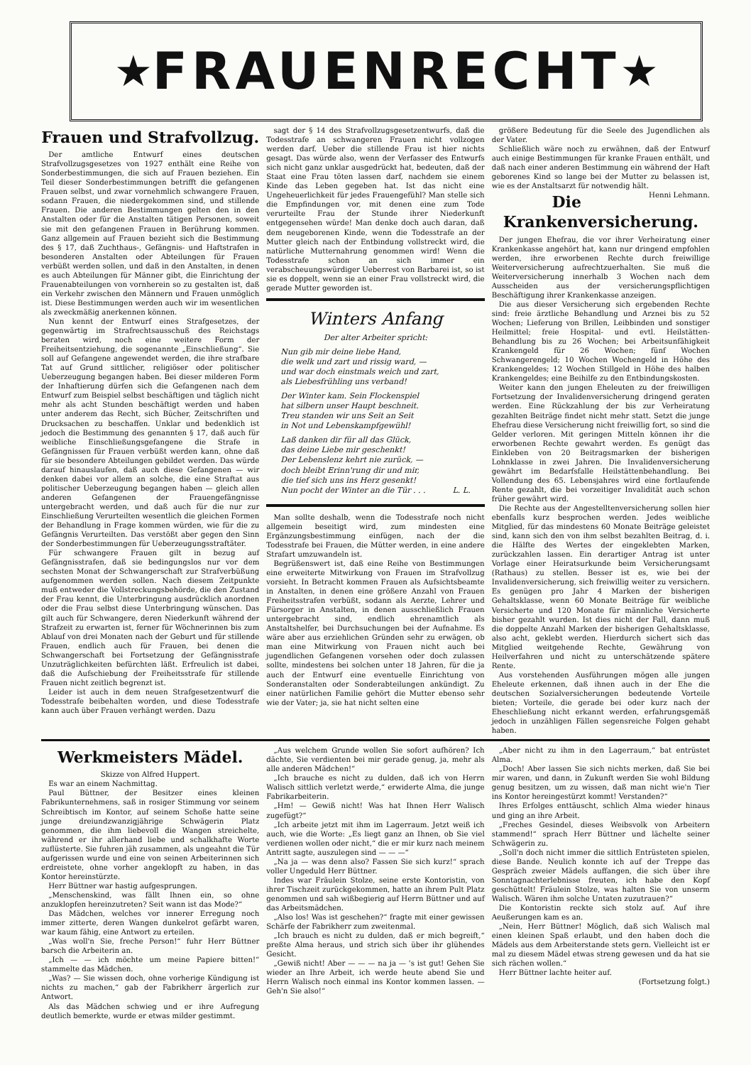★
FRAUENRECHT
★
Frauen und Strafvollzug.
Der amtliche Entwurf eines deutschen Strafvollzugsgesetzes von 1927 enthält eine Reihe von Sonderbestimmungen, die sich auf Frauen beziehen. Ein Teil dieser Sonderbestimmungen betrifft die gefangenen Frauen selbst, und zwar vornehmlich schwangere Frauen, sodann Frauen, die niedergekommen sind, und stillende Frauen. Die anderen Bestimmungen gelten den in den Anstalten oder für die Anstalten tätigen Personen, soweit sie mit den gefangenen Frauen in Berührung kommen. Ganz allgemein auf Frauen bezieht sich die Bestimmung des § 17, daß Zuchthaus-, Gefängnis- und Haftstrafen in besonderen Anstalten oder Abteilungen für Frauen verbüßt werden sollen, und daß in den Anstalten, in denen es auch Abteilungen für Männer gibt, die Einrichtung der Frauenabteilungen von vornherein so zu gestalten ist, daß ein Verkehr zwischen den Männern und Frauen unmöglich ist. Diese Bestimmungen werden auch wir im wesentlichen als zweckmäßig anerkennen können.
Nun kennt der Entwurf eines Strafgesetzes, der gegenwärtig im Strafrechtsausschuß des Reichstags beraten wird, noch eine weitere Form der Freiheitsentziehung, die sogenannte „Einschließung“. Sie soll auf Gefangene angewendet werden, die ihre strafbare Tat auf Grund sittlicher, religiöser oder politischer Ueberzeugung begangen haben. Bei dieser milderen Form der Inhaftierung dürfen sich die Gefangenen nach dem Entwurf zum Beispiel selbst beschäftigen und täglich nicht mehr als acht Stunden beschäftigt werden und haben unter anderem das Recht, sich Bücher, Zeitschriften und Drucksachen zu beschaffen. Unklar und bedenklich ist jedoch die Bestimmung des genannten § 17, daß auch für weibliche Einschließungsgefangene die Strafe in Gefängnissen für Frauen verbüßt werden kann, ohne daß für sie besondere Abteilungen gebildet werden. Das würde darauf hinauslaufen, daß auch diese Gefangenen — wir denken dabei vor allem an solche, die eine Straftat aus politischer Ueberzeugung begangen haben — gleich allen anderen Gefangenen der Frauengefängnisse untergebracht werden, und daß auch für die nur zur Einschließung Verurteilten wesentlich die gleichen Formen der Behandlung in Frage kommen würden, wie für die zu Gefängnis Verurteilten. Das verstößt aber gegen den Sinn der Sonderbestimmungen für Ueberzeugungsstraftäter.
Für schwangere Frauen gilt in bezug auf Gefängnisstrafen, daß sie bedingungslos nur vor dem sechsten Monat der Schwangerschaft zur Strafverbüßung aufgenommen werden sollen. Nach diesem Zeitpunkte muß entweder die Vollstreckungsbehörde, die den Zustand der Frau kennt, die Unterbringung ausdrücklich anordnen oder die Frau selbst diese Unterbringung wünschen. Das gilt auch für Schwangere, deren Niederkunft während der Strafzeit zu erwarten ist, ferner für Wöchnerinnen bis zum Ablauf von drei Monaten nach der Geburt und für stillende Frauen, endlich auch für Frauen, bei denen die Schwangerschaft bei Fortsetzung der Gefängnisstrafe Unzuträglichkeiten befürchten läßt. Erfreulich ist dabei, daß die Aufschiebung der Freiheitsstrafe für stillende Frauen nicht zeitlich begrenzt ist.
Leider ist auch in dem neuen Strafgesetzentwurf die Todesstrafe beibehalten worden, und diese Todesstrafe kann auch über Frauen verhängt werden. Dazu
sagt der § 14 des Strafvollzugsgesetzentwurfs, daß die Todesstrafe an schwangeren Frauen nicht vollzogen werden darf. Ueber die stillende Frau ist hier nichts gesagt. Das würde also, wenn der Verfasser des Entwurfs sich nicht ganz unklar ausgedrückt hat, bedeuten, daß der Staat eine Frau töten lassen darf, nachdem sie einem Kinde das Leben gegeben hat. Ist das nicht eine Ungeheuerlichkeit für jedes Frauengefühl? Man stelle sich die Empfindungen vor, mit denen eine zum Tode verurteilte Frau der Stunde ihrer Niederkunft entgegensehen würde! Man denke doch auch daran, daß dem neugeborenen Kinde, wenn die Todesstrafe an der Mutter gleich nach der Entbindung vollstreckt wird, die natürliche Mutternahrung genommen wird! Wenn die Todesstrafe schon an sich immer ein verabscheuungswürdiger Ueberrest von Barbarei ist, so ist sie es doppelt, wenn sie an einer Frau vollstreckt wird, die gerade Mutter geworden ist.
Winters Anfang
Der alter Arbeiter spricht:
Nun gib mir deine liebe Hand,
die welk und zart und rissig ward, —
und war doch einstmals weich und zart,
als Liebesfrühling uns verband!
Der Winter kam. Sein Flockenspiel
hat silbern unser Haupt beschneit.
Treu standen wir uns Seit an Seit
in Not und Lebenskampfgewühl!
Laß danken dir für all das Glück,
das deine Liebe mir geschenkt!
Der Lebenslenz kehrt nie zurück, —
doch bleibt Erinn'rung dir und mir,
die tief sich uns ins Herz gesenkt!
Nun pocht der Winter an die Tür . . . L. L.
Man sollte deshalb, wenn die Todesstrafe noch nicht allgemein beseitigt wird, zum mindesten eine Ergänzungsbestimmung einfügen, nach der die Todesstrafe bei Frauen, die Mütter werden, in eine andere Strafart umzuwandeln ist.
Begrüßenswert ist, daß eine Reihe von Bestimmungen eine erweiterte Mitwirkung von Frauen im Strafvollzug vorsieht. In Betracht kommen Frauen als Aufsichtsbeamte in Anstalten, in denen eine größere Anzahl von Frauen Freiheitsstrafen verbüßt, sodann als Aerzte, Lehrer und Fürsorger in Anstalten, in denen ausschließlich Frauen untergebracht sind, endlich ehrenamtlich als Anstaltshelfer, bei Durchsuchungen bei der Aufnahme. Es wäre aber aus erziehlichen Gründen sehr zu erwägen, ob man eine Mitwirkung von Frauen nicht auch bei jugendlichen Gefangenen vorsehen oder doch zulassen sollte, mindestens bei solchen unter 18 Jahren, für die ja auch der Entwurf eine eventuelle Einrichtung von Sonderanstalten oder Sonderabteilungen ankündigt. Zu einer natürlichen Familie gehört die Mutter ebenso sehr wie der Vater; ja, sie hat nicht selten eine
größere Bedeutung für die Seele des Jugendlichen als der Vater.
Schließlich wäre noch zu erwähnen, daß der Entwurf auch einige Bestimmungen für kranke Frauen enthält, und daß nach einer anderen Bestimmung ein während der Haft geborenes Kind so lange bei der Mutter zu belassen ist, wie es der Anstaltsarzt für notwendig hält. Henni Lehmann.
Die Krankenversicherung.
Der jungen Ehefrau, die vor ihrer Verheiratung einer Krankenkasse angehört hat, kann nur dringend empfohlen werden, ihre erworbenen Rechte durch freiwillige Weiterversicherung aufrechtzuerhalten. Sie muß die Weiterversicherung innerhalb 3 Wochen nach dem Ausscheiden aus der versicherungspflichtigen Beschäftigung ihrer Krankenkasse anzeigen.
Die aus dieser Versicherung sich ergebenden Rechte sind: freie ärztliche Behandlung und Arznei bis zu 52 Wochen; Lieferung von Brillen, Leibbinden und sonstiger Heilmittel; freie Hospital- und evtl. Heilstätten-Behandlung bis zu 26 Wochen; bei Arbeitsunfähigkeit Krankengeld für 26 Wochen; fünf Wochen Schwangerengeld; 10 Wochen Wochengeld in Höhe des Krankengeldes; 12 Wochen Stillgeld in Höhe des halben Krankengeldes; eine Beihilfe zu den Entbindungskosten.
Weiter kann den jungen Eheleuten zu der freiwilligen Fortsetzung der Invalidenversicherung dringend geraten werden. Eine Rückzahlung der bis zur Verheiratung gezahlten Beiträge findet nicht mehr statt. Setzt die junge Ehefrau diese Versicherung nicht freiwillig fort, so sind die Gelder verloren. Mit geringen Mitteln können ihr die erworbenen Rechte gewahrt werden. Es genügt das Einkleben von 20 Beitragsmarken der bisherigen Lohnklasse in zwei Jahren. Die Invalidenversicherung gewährt im Bedarfsfalle Heilstättenbehandlung. Bei Vollendung des 65. Lebensjahres wird eine fortlaufende Rente gezahlt, die bei vorzeitiger Invalidität auch schon früher gewährt wird.
Die Rechte aus der Angestelltenversicherung sollen hier ebenfalls kurz besprochen werden. Jedes weibliche Mitglied, für das mindestens 60 Monate Beiträge geleistet sind, kann sich den von ihm selbst bezahlten Beitrag, d. i. die Hälfte des Wertes der eingeklebten Marken, zurückzahlen lassen. Ein derartiger Antrag ist unter Vorlage einer Heiratsurkunde beim Versicherungsamt (Rathaus) zu stellen. Besser ist es, wie bei der Invalidenversicherung, sich freiwillig weiter zu versichern. Es genügen pro Jahr 4 Marken der bisherigen Gehaltsklasse, wenn 60 Monate Beiträge für weibliche Versicherte und 120 Monate für männliche Versicherte bisher gezahlt wurden. Ist dies nicht der Fall, dann muß die doppelte Anzahl Marken der bisherigen Gehaltsklasse, also acht, geklebt werden. Hierdurch sichert sich das Mitglied weitgehende Rechte, Gewährung von Heilverfahren und nicht zu unterschätzende spätere Rente.
Aus vorstehenden Ausführungen mögen alle jungen Eheleute erkennen, daß ihnen auch in der Ehe die deutschen Sozialversicherungen bedeutende Vorteile bieten; Vorteile, die gerade bei oder kurz nach der Eheschließung nicht erkannt werden, erfahrungsgemäß jedoch in unzähligen Fällen segensreiche Folgen gehabt haben.
Werkmeisters Mädel.
Skizze von Alfred Huppert.
Es war an einem Nachmittag.
Paul Büttner, der Besitzer eines kleinen Fabrikunternehmens, saß in rosiger Stimmung vor seinem Schreibtisch im Kontor, auf seinem Schoße hatte seine junge dreiundzwanzigjährige Schwägerin Platz genommen, die ihm liebevoll die Wangen streichelte, während er ihr allerhand liebe und schalkhafte Worte zuflüsterte. Sie fuhren jäh zusammen, als ungeahnt die Tür aufgerissen wurde und eine von seinen Arbeiterinnen sich erdreistete, ohne vorher angeklopft zu haben, in das Kontor hereinstürzte.
Herr Büttner war hastig aufgesprungen.
„Menschenskind, was fällt Ihnen ein, so ohne anzuklopfen hereinzutreten? Seit wann ist das Mode?“
Das Mädchen, welches vor innerer Erregung noch immer zitterte, deren Wangen dunkelrot gefärbt waren, war kaum fähig, eine Antwort zu erteilen.
„Was woll'n Sie, freche Person!“ fuhr Herr Büttner barsch die Arbeiterin an.
„Ich — — ich möchte um meine Papiere bitten!“ stammelte das Mädchen.
„Was? — Sie wissen doch, ohne vorherige Kündigung ist nichts zu machen,“ gab der Fabrikherr ärgerlich zur Antwort.
Als das Mädchen schwieg und er ihre Aufregung deutlich bemerkte, wurde er etwas milder gestimmt.
„Aus welchem Grunde wollen Sie sofort aufhören? Ich dächte, Sie verdienten bei mir gerade genug, ja, mehr als alle anderen Mädchen!“
„Ich brauche es nicht zu dulden, daß ich von Herrn Walisch sittlich verletzt werde,“ erwiderte Alma, die junge Fabrikarbeiterin.
„Hm! — Gewiß nicht! Was hat Ihnen Herr Walisch zugefügt?“
„Ich arbeite jetzt mit ihm im Lagerraum. Jetzt weiß ich auch, wie die Worte: „Es liegt ganz an Ihnen, ob Sie viel verdienen wollen oder nicht,“ die er mir kurz nach meinem Antritt sagte, auszulegen sind — — —“
„Na ja — was denn also? Fassen Sie sich kurz!“ sprach voller Ungeduld Herr Büttner.
Indes war Fräulein Stolze, seine erste Kontoristin, von ihrer Tischzeit zurückgekommen, hatte an ihrem Pult Platz genommen und sah wißbegierig auf Herrn Büttner und auf das Arbeitsmädchen.
„Also los! Was ist geschehen?“ fragte mit einer gewissen Schärfe der Fabrikherr zum zweitenmal.
„Ich brauch es nicht zu dulden, daß er mich begreift,“ preßte Alma heraus, und strich sich über ihr glühendes Gesicht.
„Gewiß nicht! Aber — — — na ja — 's ist gut! Gehen Sie wieder an Ihre Arbeit, ich werde heute abend Sie und Herrn Walisch noch einmal ins Kontor kommen lassen. — Geh'n Sie also!“
„Aber nicht zu ihm in den Lagerraum,“ bat entrüstet Alma.
„Doch! Aber lassen Sie sich nichts merken, daß Sie bei mir waren, und dann, in Zukunft werden Sie wohl Bildung genug besitzen, um zu wissen, daß man nicht wie'n Tier ins Kontor hereingestürzt kommt! Verstanden?“
Ihres Erfolges enttäuscht, schlich Alma wieder hinaus und ging an ihre Arbeit.
„Freches Gesindel, dieses Weibsvolk von Arbeitern stammend!“ sprach Herr Büttner und lächelte seiner Schwägerin zu.
„Soll'n doch nicht immer die sittlich Entrüsteten spielen, diese Bande. Neulich konnte ich auf der Treppe das Gespräch zweier Mädels auffangen, die sich über ihre Sonntagnachterlebnisse freuten, ich habe den Kopf geschüttelt! Fräulein Stolze, was halten Sie von unserm Walisch. Wären ihm solche Untaten zuzutrauen?“
Die Kontoristin reckte sich stolz auf. Auf ihre Aeußerungen kam es an.
„Nein, Herr Büttner! Möglich, daß sich Walisch mal einen kleinen Spaß erlaubt, und den haben doch die Mädels aus dem Arbeiterstande stets gern. Vielleicht ist er mal zu diesem Mädel etwas streng gewesen und da hat sie sich rächen wollen.“
Herr Büttner lachte heiter auf.
(Fortsetzung folgt.)